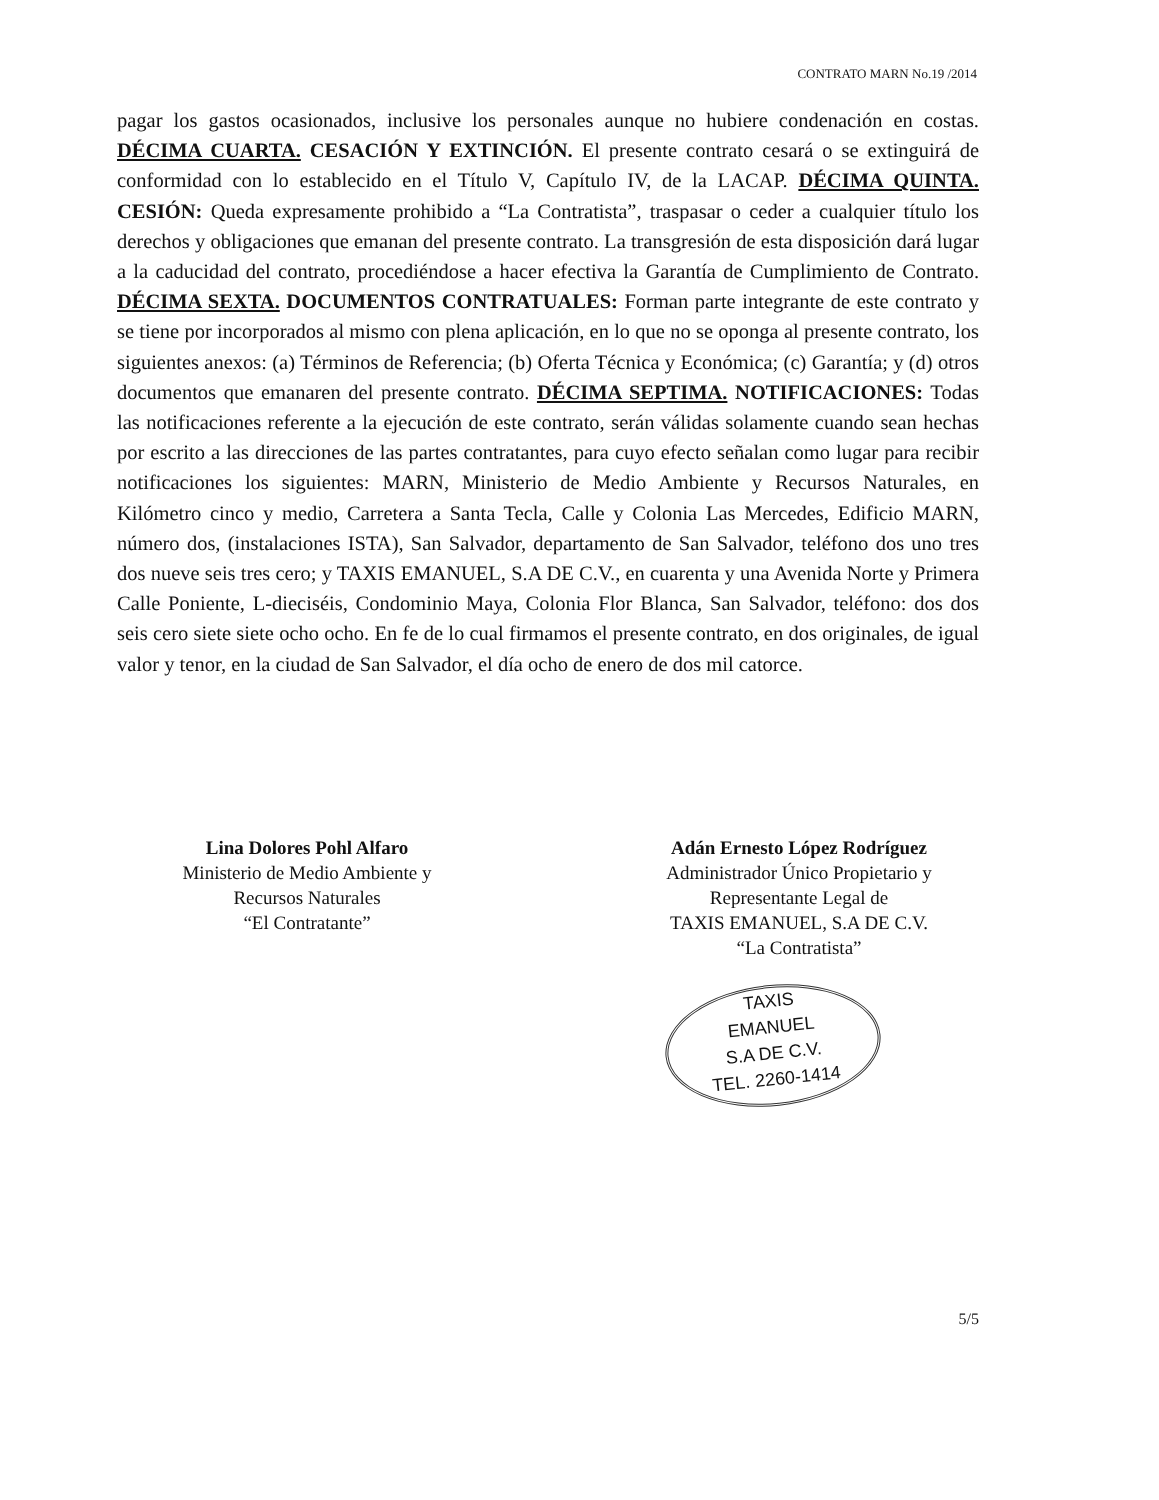CONTRATO MARN No.19 /2014
pagar los gastos ocasionados, inclusive los personales aunque no hubiere condenación en costas. DÉCIMA CUARTA. CESACIÓN Y EXTINCIÓN. El presente contrato cesará o se extinguirá de conformidad con lo establecido en el Título V, Capítulo IV, de la LACAP. DÉCIMA QUINTA. CESIÓN: Queda expresamente prohibido a “La Contratista”, traspasar o ceder a cualquier título los derechos y obligaciones que emanan del presente contrato. La transgresión de esta disposición dará lugar a la caducidad del contrato, procediéndose a hacer efectiva la Garantía de Cumplimiento de Contrato. DÉCIMA SEXTA. DOCUMENTOS CONTRATUALES: Forman parte integrante de este contrato y se tiene por incorporados al mismo con plena aplicación, en lo que no se oponga al presente contrato, los siguientes anexos: (a) Términos de Referencia; (b) Oferta Técnica y Económica; (c) Garantía; y (d) otros documentos que emanaren del presente contrato. DÉCIMA SEPTIMA. NOTIFICACIONES: Todas las notificaciones referente a la ejecución de este contrato, serán válidas solamente cuando sean hechas por escrito a las direcciones de las partes contratantes, para cuyo efecto señalan como lugar para recibir notificaciones los siguientes: MARN, Ministerio de Medio Ambiente y Recursos Naturales, en Kilómetro cinco y medio, Carretera a Santa Tecla, Calle y Colonia Las Mercedes, Edificio MARN, número dos, (instalaciones ISTA), San Salvador, departamento de San Salvador, teléfono dos uno tres dos nueve seis tres cero; y TAXIS EMANUEL, S.A DE C.V., en cuarenta y una Avenida Norte y Primera Calle Poniente, L-dieciséis, Condominio Maya, Colonia Flor Blanca, San Salvador, teléfono: dos dos seis cero siete siete ocho ocho. En fe de lo cual firmamos el presente contrato, en dos originales, de igual valor y tenor, en la ciudad de San Salvador, el día ocho de enero de dos mil catorce.
Lina Dolores Pohl Alfaro
Ministerio de Medio Ambiente y
Recursos Naturales
“El Contratante”
Adán Ernesto López Rodríguez
Administrador Único Propietario y
Representante Legal de
TAXIS EMANUEL, S.A DE C.V.
“La Contratista”
TAXIS
EMANUEL
S.A DE C.V.
TEL. 2260-1414
5/5